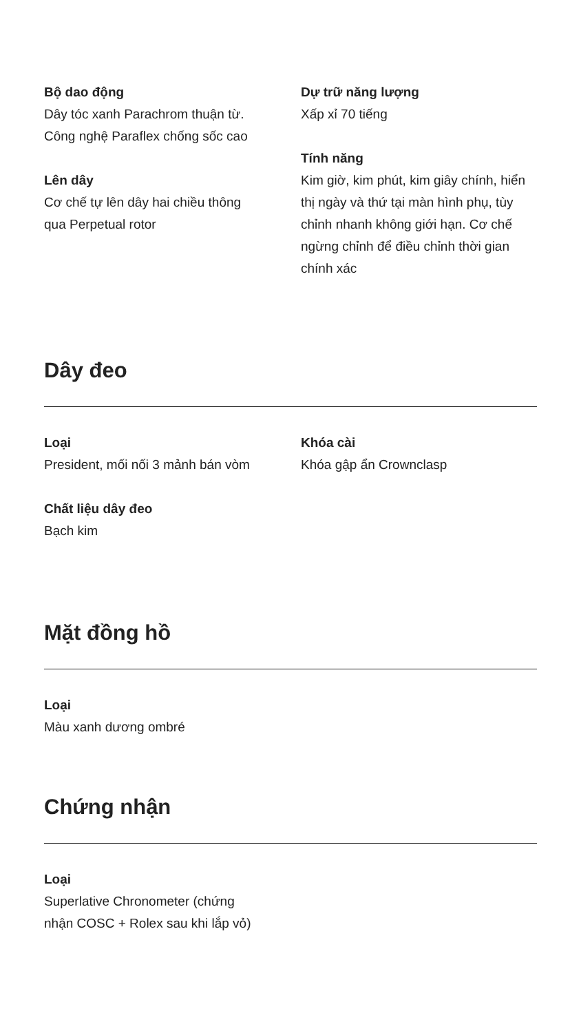Bộ dao động
Dây tóc xanh Parachrom thuận từ.
Công nghệ Paraflex chống sốc cao
Lên dây
Cơ chế tự lên dây hai chiều thông
qua Perpetual rotor
Dự trữ năng lượng
Xấp xỉ 70 tiếng
Tính năng
Kim giờ, kim phút, kim giây chính, hiển thị ngày và thứ tại màn hình phụ, tùy chỉnh nhanh không giới hạn. Cơ chế ngừng chỉnh để điều chỉnh thời gian chính xác
Dây đeo
Loại
President, mối nối 3 mảnh bán vòm
Chất liệu dây đeo
Bạch kim
Khóa cài
Khóa gập ẩn Crownclasp
Mặt đồng hồ
Loại
Màu xanh dương ombré
Chứng nhận
Loại
Superlative Chronometer (chứng
nhận COSC + Rolex sau khi lắp vỏ)